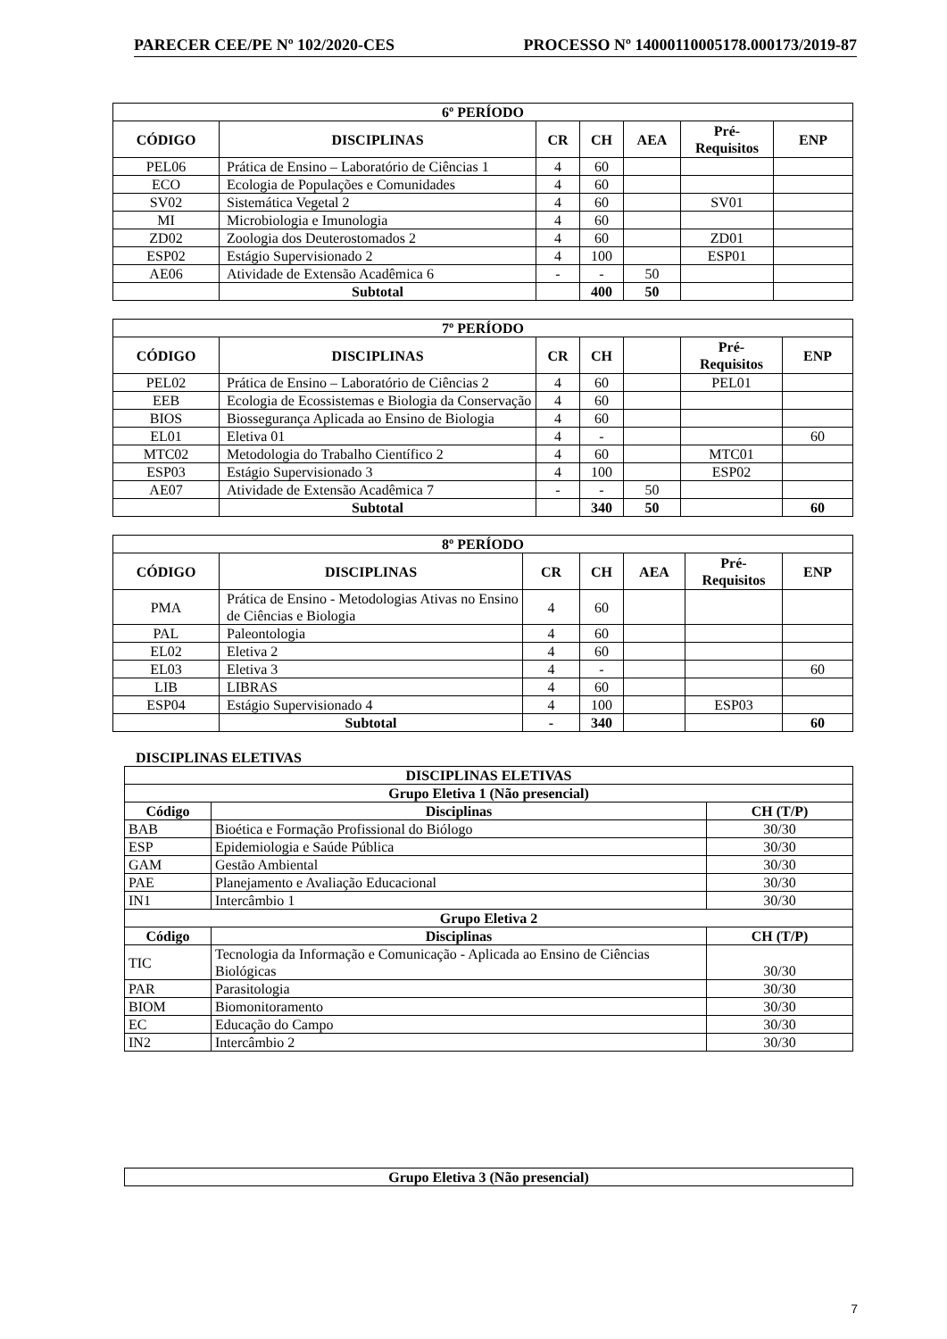PARECER CEE/PE Nº 102/2020-CES PROCESSO Nº 14000110005178.000173/2019-87
| 6º PERÍODO | | | | | | |
| --- | --- | --- | --- | --- | --- | --- |
| CÓDIGO | DISCIPLINAS | CR | CH | AEA | Pré- Requisitos | ENP |
| PEL06 | Prática de Ensino – Laboratório de Ciências 1 | 4 | 60 | | | |
| ECO | Ecologia de Populações e Comunidades | 4 | 60 | | | |
| SV02 | Sistemática Vegetal 2 | 4 | 60 | | SV01 | |
| MI | Microbiologia e Imunologia | 4 | 60 | | | |
| ZD02 | Zoologia dos Deuterostomados 2 | 4 | 60 | | ZD01 | |
| ESP02 | Estágio Supervisionado 2 | 4 | 100 | | ESP01 | |
| AE06 | Atividade de Extensão Acadêmica 6 | - | - | 50 | | |
| | Subtotal | | 400 | 50 | | |
| 7º PERÍODO | | | | | | |
| --- | --- | --- | --- | --- | --- | --- |
| CÓDIGO | DISCIPLINAS | CR | CH | | Pré- Requisitos | ENP |
| PEL02 | Prática de Ensino – Laboratório de Ciências 2 | 4 | 60 | | PEL01 | |
| EEB | Ecologia de Ecossistemas e Biologia da Conservação | 4 | 60 | | | |
| BIOS | Biossegurança Aplicada ao Ensino de Biologia | 4 | 60 | | | |
| EL01 | Eletiva 01 | 4 | - | | | 60 |
| MTC02 | Metodologia do Trabalho Científico 2 | 4 | 60 | | MTC01 | |
| ESP03 | Estágio Supervisionado 3 | 4 | 100 | | ESP02 | |
| AE07 | Atividade de Extensão Acadêmica 7 | - | - | 50 | | |
| | Subtotal | | 340 | 50 | | 60 |
| 8º PERÍODO | | | | | | |
| --- | --- | --- | --- | --- | --- | --- |
| CÓDIGO | DISCIPLINAS | CR | CH | AEA | Pré- Requisitos | ENP |
| PMA | Prática de Ensino - Metodologias Ativas no Ensino de Ciências e Biologia | 4 | 60 | | | |
| PAL | Paleontologia | 4 | 60 | | | |
| EL02 | Eletiva 2 | 4 | 60 | | | |
| EL03 | Eletiva 3 | 4 | - | | | 60 |
| LIB | LIBRAS | 4 | 60 | | | |
| ESP04 | Estágio Supervisionado 4 | 4 | 100 | | ESP03 | |
| | Subtotal | - | 340 | | | 60 |
DISCIPLINAS ELETIVAS
| DISCIPLINAS ELETIVAS | | |
| --- | --- | --- |
| Grupo Eletiva 1 (Não presencial) | | |
| Código | Disciplinas | CH (T/P) |
| BAB | Bioética e Formação Profissional do Biólogo | 30/30 |
| ESP | Epidemiologia e Saúde Pública | 30/30 |
| GAM | Gestão Ambiental | 30/30 |
| PAE | Planejamento e Avaliação Educacional | 30/30 |
| IN1 | Intercâmbio 1 | 30/30 |
| Grupo Eletiva 2 | | |
| Código | Disciplinas | CH (T/P) |
| TIC | Tecnologia da Informação e Comunicação - Aplicada ao Ensino de Ciências Biológicas | 30/30 |
| PAR | Parasitologia | 30/30 |
| BIOM | Biomonitoramento | 30/30 |
| EC | Educação do Campo | 30/30 |
| IN2 | Intercâmbio 2 | 30/30 |
| Grupo Eletiva 3 (Não presencial) |
| --- |
7